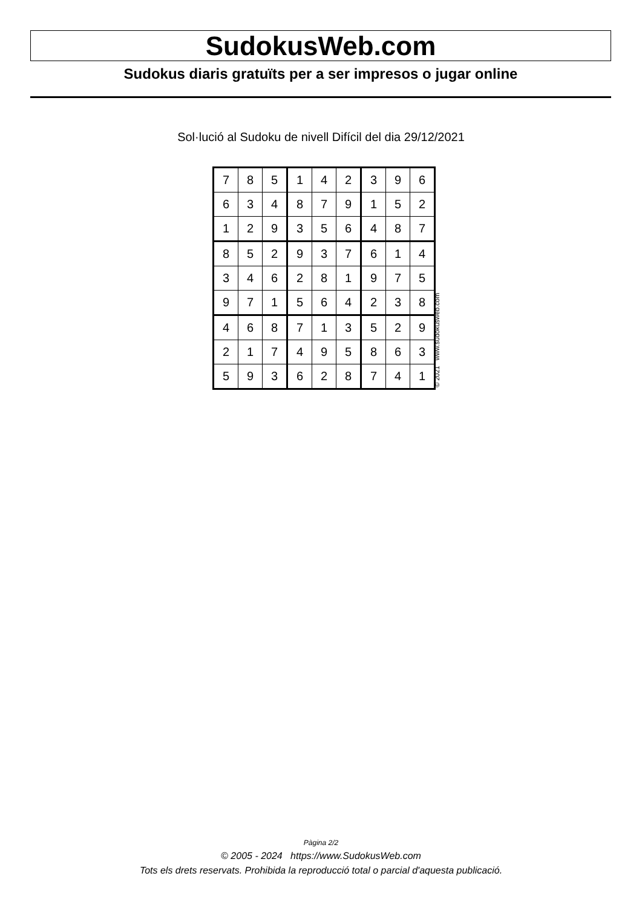SudokusWeb.com
Sudokus diaris gratuïts per a ser impresos o jugar online
Sol·lució al Sudoku de nivell Difícil del dia 29/12/2021
| 7 | 8 | 5 | 1 | 4 | 2 | 3 | 9 | 6 |
| 6 | 3 | 4 | 8 | 7 | 9 | 1 | 5 | 2 |
| 1 | 2 | 9 | 3 | 5 | 6 | 4 | 8 | 7 |
| 8 | 5 | 2 | 9 | 3 | 7 | 6 | 1 | 4 |
| 3 | 4 | 6 | 2 | 8 | 1 | 9 | 7 | 5 |
| 9 | 7 | 1 | 5 | 6 | 4 | 2 | 3 | 8 |
| 4 | 6 | 8 | 7 | 1 | 3 | 5 | 2 | 9 |
| 2 | 1 | 7 | 4 | 9 | 5 | 8 | 6 | 3 |
| 5 | 9 | 3 | 6 | 2 | 8 | 7 | 4 | 1 |
© 2021 www.sudokusweb.com
Pàgina 2/2
© 2005 - 2024 https://www.SudokusWeb.com
Tots els drets reservats. Prohibida la reproducció total o parcial d'aquesta publicació.